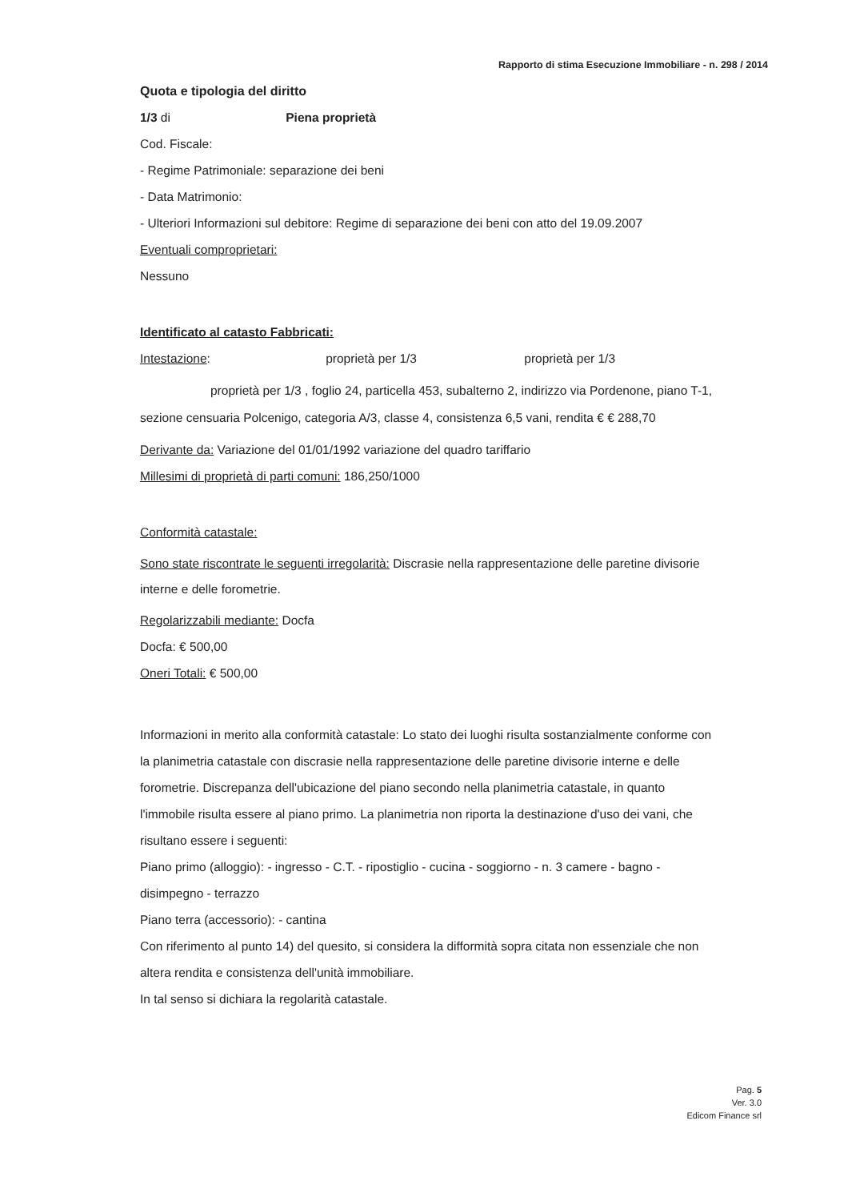Rapporto di stima Esecuzione Immobiliare - n. 298 / 2014
Quota e tipologia del diritto
1/3 di Piena proprietà
Cod. Fiscale:
- Regime Patrimoniale: separazione dei beni
- Data Matrimonio:
- Ulteriori Informazioni sul debitore: Regime di separazione dei beni con atto del 19.09.2007
Eventuali comproprietari:
Nessuno
Identificato al catasto Fabbricati:
Intestazione: proprietà per 1/3 proprietà per 1/3
proprietà per 1/3 , foglio 24, particella 453, subalterno 2, indirizzo via Pordenone, piano T-1, sezione censuaria Polcenigo, categoria A/3, classe 4, consistenza 6,5 vani, rendita € € 288,70
Derivante da: Variazione del 01/01/1992 variazione del quadro tariffario
Millesimi di proprietà di parti comuni: 186,250/1000
Conformità catastale:
Sono state riscontrate le seguenti irregolarità: Discrasie nella rappresentazione delle paretine divisorie interne e delle forometrie.
Regolarizzabili mediante: Docfa
Docfa: € 500,00
Oneri Totali: € 500,00
Informazioni in merito alla conformità catastale: Lo stato dei luoghi risulta sostanzialmente conforme con la planimetria catastale con discrasie nella rappresentazione delle paretine divisorie interne e delle forometrie. Discrepanza dell'ubicazione del piano secondo nella planimetria catastale, in quanto l'immobile risulta essere al piano primo. La planimetria non riporta la destinazione d'uso dei vani, che risultano essere i seguenti:
Piano primo (alloggio): - ingresso - C.T. - ripostiglio - cucina - soggiorno - n. 3 camere - bagno - disimpegno - terrazzo
Piano terra (accessorio): - cantina
Con riferimento al punto 14) del quesito, si considera la difformità sopra citata non essenziale che non altera rendita e consistenza dell'unità immobiliare.
In tal senso si dichiara la regolarità catastale.
Pag. 5
Ver. 3.0
Edicom Finance srl